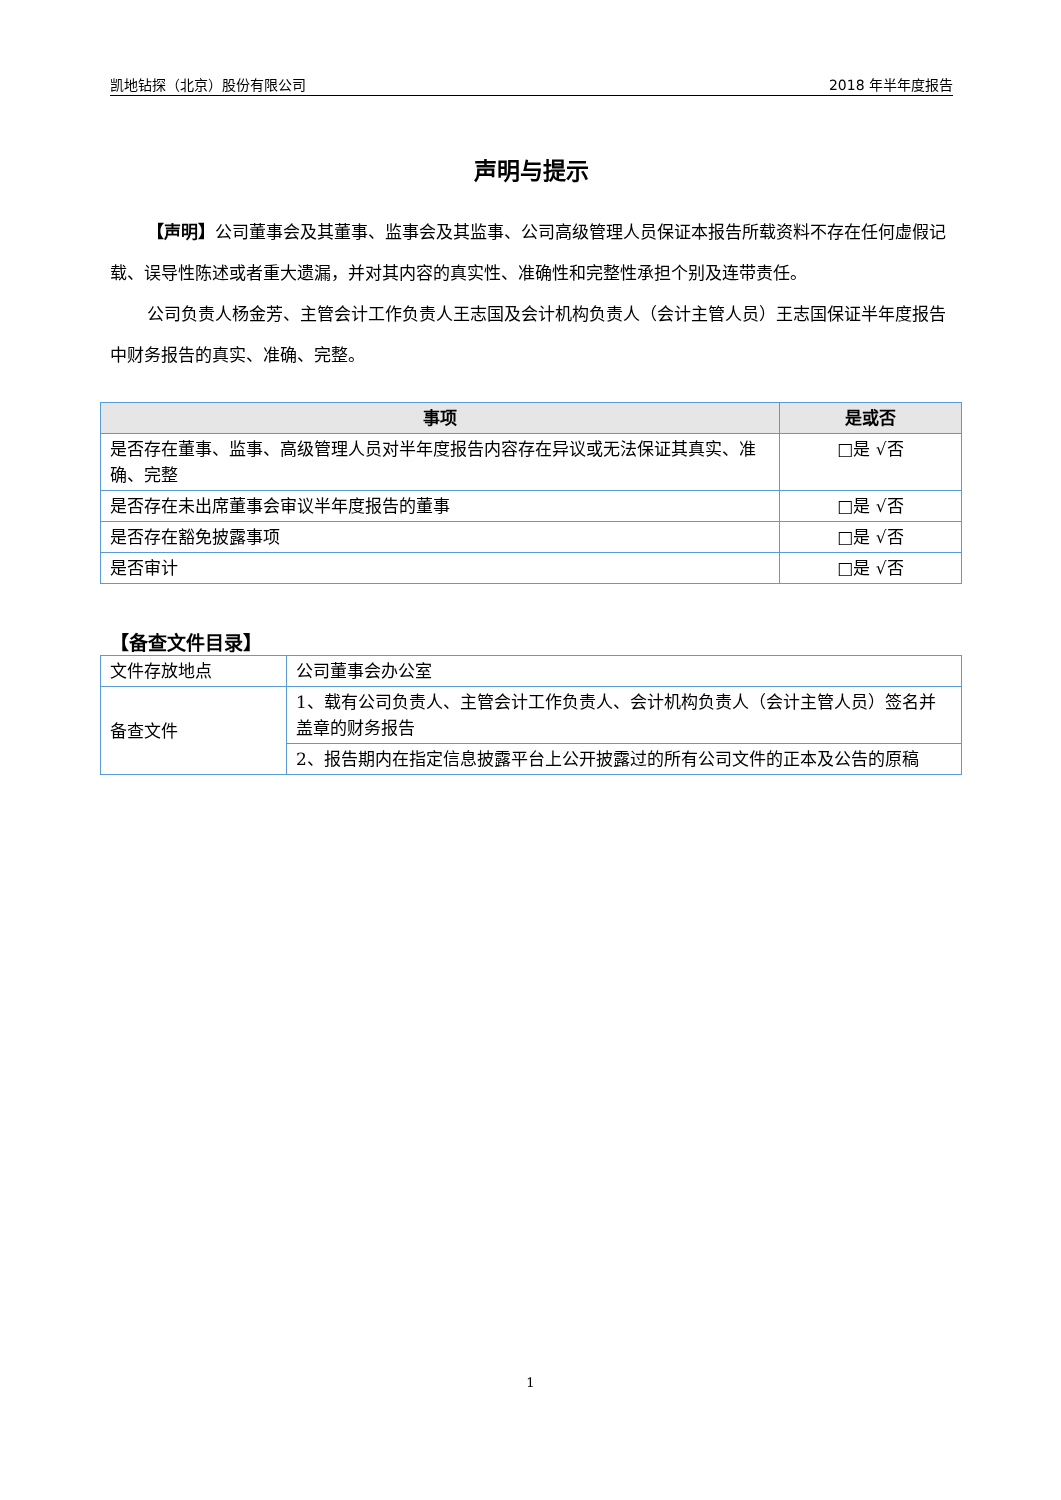凯地钻探（北京）股份有限公司 2018 年半年度报告
声明与提示
【声明】公司董事会及其董事、监事会及其监事、公司高级管理人员保证本报告所载资料不存在任何虚假记载、误导性陈述或者重大遗漏，并对其内容的真实性、准确性和完整性承担个别及连带责任。
公司负责人杨金芳、主管会计工作负责人王志国及会计机构负责人（会计主管人员）王志国保证半年度报告中财务报告的真实、准确、完整。
| 事项 | 是或否 |
| --- | --- |
| 是否存在董事、监事、高级管理人员对半年度报告内容存在异议或无法保证其真实、准确、完整 | □是 √否 |
| 是否存在未出席董事会审议半年度报告的董事 | □是 √否 |
| 是否存在豁免披露事项 | □是 √否 |
| 是否审计 | □是 √否 |
【备查文件目录】
| 文件存放地点 | 公司董事会办公室 |
| 备查文件 | 1、载有公司负责人、主管会计工作负责人、会计机构负责人（会计主管人员）签名并盖章的财务报告 |
| | 2、报告期内在指定信息披露平台上公开披露过的所有公司文件的正本及公告的原稿 |
1